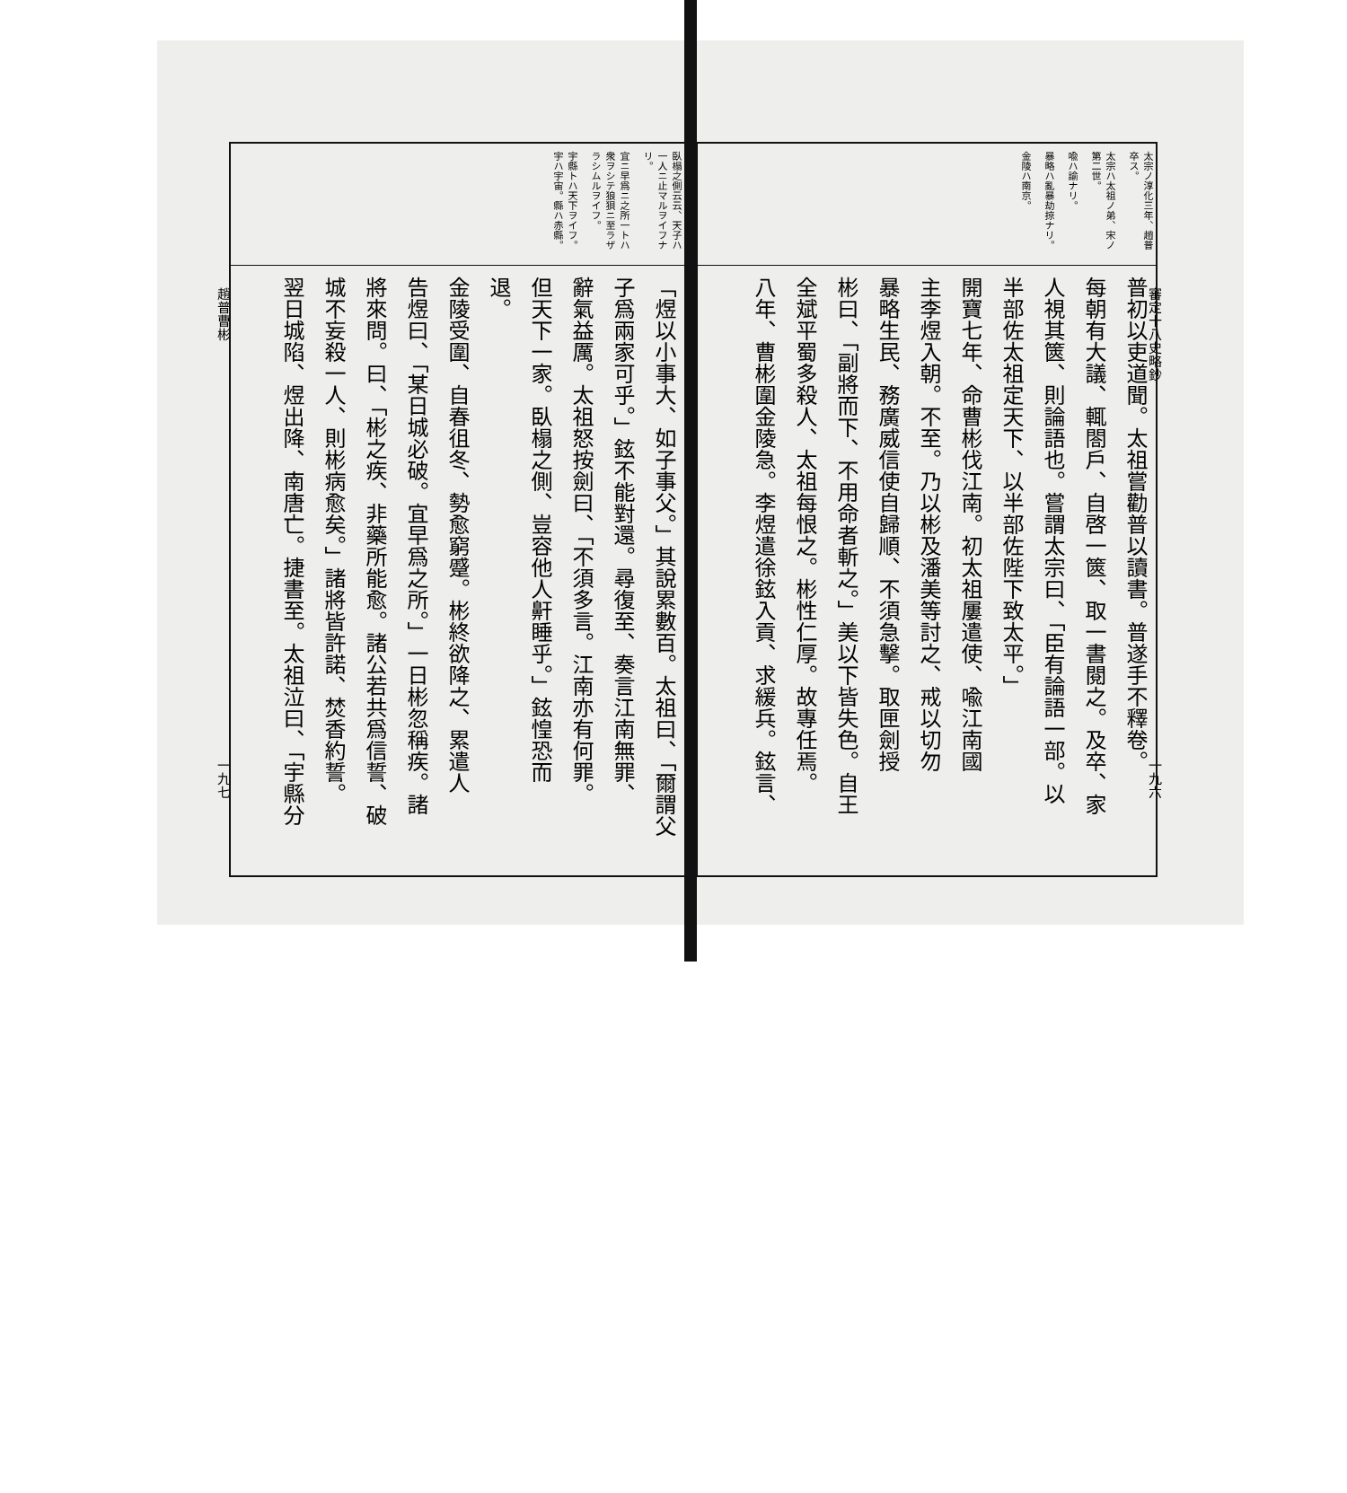審定十八史略鈔
一九六
太宗ノ淳化三年、趙普卒ス。
太宗ハ太祖ノ弟、宋ノ第二世。
喩ハ諭ナリ。
暴略ハ亂暴劫掠ナリ。
金陵ハ南京。
普初以吏道聞。太祖嘗勸普以讀書。普遂手不釋卷。
每朝有大議、輒閤戶、自啓一篋、取一書閱之。及卒、家
人視其篋、則論語也。嘗謂太宗曰、「臣有論語一部。以
半部佐太祖定天下、以半部佐陛下致太平。」
開寶七年、命曹彬伐江南。初太祖屢遣使、喩江南國
主李煜入朝。不至。乃以彬及潘美等討之、戒以切勿
暴略生民、務廣威信使自歸順、不須急擊。取匣劍授
彬曰、「副將而下、不用命者斬之。」美以下皆失色。自王
全斌平蜀多殺人、太祖每恨之。彬性仁厚。故專任焉。
八年、曹彬圍金陵急。李煜遣徐鉉入貢、求緩兵。鉉言、
趙普曹彬
一九七
臥榻之側云云、天子ハ一人ニ止マルヲイフナリ。
宜ニ早爲ニ之所一トハ衆ヲシテ狼狽ニ至ラザラシムルヲイフ。
宇縣トハ天下ヲイフ。宇ハ宇宙。縣ハ赤縣。
「煜以小事大、如子事父。」其說累數百。太祖曰、「爾謂父
子爲兩家可乎。」鉉不能對還。尋復至、奏言江南無罪、
辭氣益厲。太祖怒按劍曰、「不須多言。江南亦有何罪。
但天下一家。臥榻之側、豈容他人鼾睡乎。」鉉惶恐而
退。
金陵受圍、自春徂冬、勢愈窮蹙。彬終欲降之、累遣人
告煜曰、「某日城必破。宜早爲之所。」一日彬忽稱疾。諸
將來問。曰、「彬之疾、非藥所能愈。諸公若共爲信誓、破
城不妄殺一人、則彬病愈矣。」諸將皆許諾、焚香約誓。
翌日城陷、煜出降、南唐亡。捷書至。太祖泣曰、「宇縣分